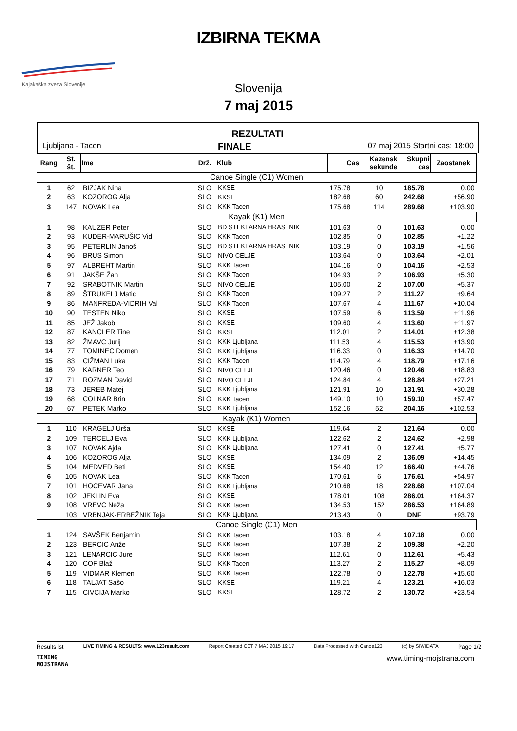Kajakaška zveza Slovenije
IZBIRNA TEKMA
Slovenija
7 maj 2015
REZULTATI
Ljubljana - Tacen FINALE 07 maj 2015 Startni cas: 18:00
| Rang | St. št. | Ime | Drž. | Klub | Cas | Kazensk sekunde | Skupni cas | Zaostanek |
| --- | --- | --- | --- | --- | --- | --- | --- | --- |
| Canoe Single (C1) Women | | | | | | | | |
| 1 | 62 | BIZJAK Nina | SLO | KKSE | 175.78 | 10 | 185.78 | 0.00 |
| 2 | 63 | KOZOROG Alja | SLO | KKSE | 182.68 | 60 | 242.68 | +56.90 |
| 3 | 147 | NOVAK Lea | SLO | KKK Tacen | 175.68 | 114 | 289.68 | +103.90 |
| Kayak (K1) Men | | | | | | | | |
| 1 | 98 | KAUZER Peter | SLO | BD STEKLARNA HRASTNIK | 101.63 | 0 | 101.63 | 0.00 |
| 2 | 93 | KUDER-MARUŠIC Vid | SLO | KKK Tacen | 102.85 | 0 | 102.85 | +1.22 |
| 3 | 95 | PETERLIN Janoš | SLO | BD STEKLARNA HRASTNIK | 103.19 | 0 | 103.19 | +1.56 |
| 4 | 96 | BRUS Simon | SLO | NIVO CELJE | 103.64 | 0 | 103.64 | +2.01 |
| 5 | 97 | ALBREHT Martin | SLO | KKK Tacen | 104.16 | 0 | 104.16 | +2.53 |
| 6 | 91 | JAKŠE Žan | SLO | KKK Tacen | 104.93 | 2 | 106.93 | +5.30 |
| 7 | 92 | SRABOTNIK Martin | SLO | NIVO CELJE | 105.00 | 2 | 107.00 | +5.37 |
| 8 | 89 | ŠTRUKELJ Matic | SLO | KKK Tacen | 109.27 | 2 | 111.27 | +9.64 |
| 9 | 86 | MANFREDA-VIDRIH Val | SLO | KKK Tacen | 107.67 | 4 | 111.67 | +10.04 |
| 10 | 90 | TESTEN Niko | SLO | KKSE | 107.59 | 6 | 113.59 | +11.96 |
| 11 | 85 | JEŽ Jakob | SLO | KKSE | 109.60 | 4 | 113.60 | +11.97 |
| 12 | 87 | KANCLER Tine | SLO | KKSE | 112.01 | 2 | 114.01 | +12.38 |
| 13 | 82 | ŽMAVC Jurij | SLO | KKK Ljubljana | 111.53 | 4 | 115.53 | +13.90 |
| 14 | 77 | TOMINEC Domen | SLO | KKK Ljubljana | 116.33 | 0 | 116.33 | +14.70 |
| 15 | 83 | CIŽMAN Luka | SLO | KKK Tacen | 114.79 | 4 | 118.79 | +17.16 |
| 16 | 79 | KARNER Teo | SLO | NIVO CELJE | 120.46 | 0 | 120.46 | +18.83 |
| 17 | 71 | ROZMAN David | SLO | NIVO CELJE | 124.84 | 4 | 128.84 | +27.21 |
| 18 | 73 | JEREB Matej | SLO | KKK Ljubljana | 121.91 | 10 | 131.91 | +30.28 |
| 19 | 68 | COLNAR Brin | SLO | KKK Tacen | 149.10 | 10 | 159.10 | +57.47 |
| 20 | 67 | PETEK Marko | SLO | KKK Ljubljana | 152.16 | 52 | 204.16 | +102.53 |
| Kayak (K1) Women | | | | | | | | |
| 1 | 110 | KRAGELJ Urša | SLO | KKSE | 119.64 | 2 | 121.64 | 0.00 |
| 2 | 109 | TERCELJ Eva | SLO | KKK Ljubljana | 122.62 | 2 | 124.62 | +2.98 |
| 3 | 107 | NOVAK Ajda | SLO | KKK Ljubljana | 127.41 | 0 | 127.41 | +5.77 |
| 4 | 106 | KOZOROG Alja | SLO | KKSE | 134.09 | 2 | 136.09 | +14.45 |
| 5 | 104 | MEDVED Beti | SLO | KKSE | 154.40 | 12 | 166.40 | +44.76 |
| 6 | 105 | NOVAK Lea | SLO | KKK Tacen | 170.61 | 6 | 176.61 | +54.97 |
| 7 | 101 | HOCEVAR Jana | SLO | KKK Ljubljana | 210.68 | 18 | 228.68 | +107.04 |
| 8 | 102 | JEKLIN Eva | SLO | KKSE | 178.01 | 108 | 286.01 | +164.37 |
| 9 | 108 | VREVC Neža | SLO | KKK Tacen | 134.53 | 152 | 286.53 | +164.89 |
| | 103 | VRBNJAK-ERBEŽNIK Teja | SLO | KKK Ljubljana | 213.43 | 0 | DNF | +93.79 |
| Canoe Single (C1) Men | | | | | | | | |
| 1 | 124 | SAVŠEK Benjamin | SLO | KKK Tacen | 103.18 | 4 | 107.18 | 0.00 |
| 2 | 123 | BERCIC Anže | SLO | KKK Tacen | 107.38 | 2 | 109.38 | +2.20 |
| 3 | 121 | LENARCIC Jure | SLO | KKK Tacen | 112.61 | 0 | 112.61 | +5.43 |
| 4 | 120 | COF Blaž | SLO | KKK Tacen | 113.27 | 2 | 115.27 | +8.09 |
| 5 | 119 | VIDMAR Klemen | SLO | KKK Tacen | 122.78 | 0 | 122.78 | +15.60 |
| 6 | 118 | TALJAT Sašo | SLO | KKSE | 119.21 | 4 | 123.21 | +16.03 |
| 7 | 115 | CIVCIJA Marko | SLO | KKSE | 128.72 | 2 | 130.72 | +23.54 |
Results.lst LIVE TIMING & RESULTS: www.123result.com Report Created CET 7 MAJ 2015 19:17 Data Processed with Canoe123 (c) by SIWIDATA Page 1/2
TIMING
MOJSTRANA www.timing-mojstrana.com